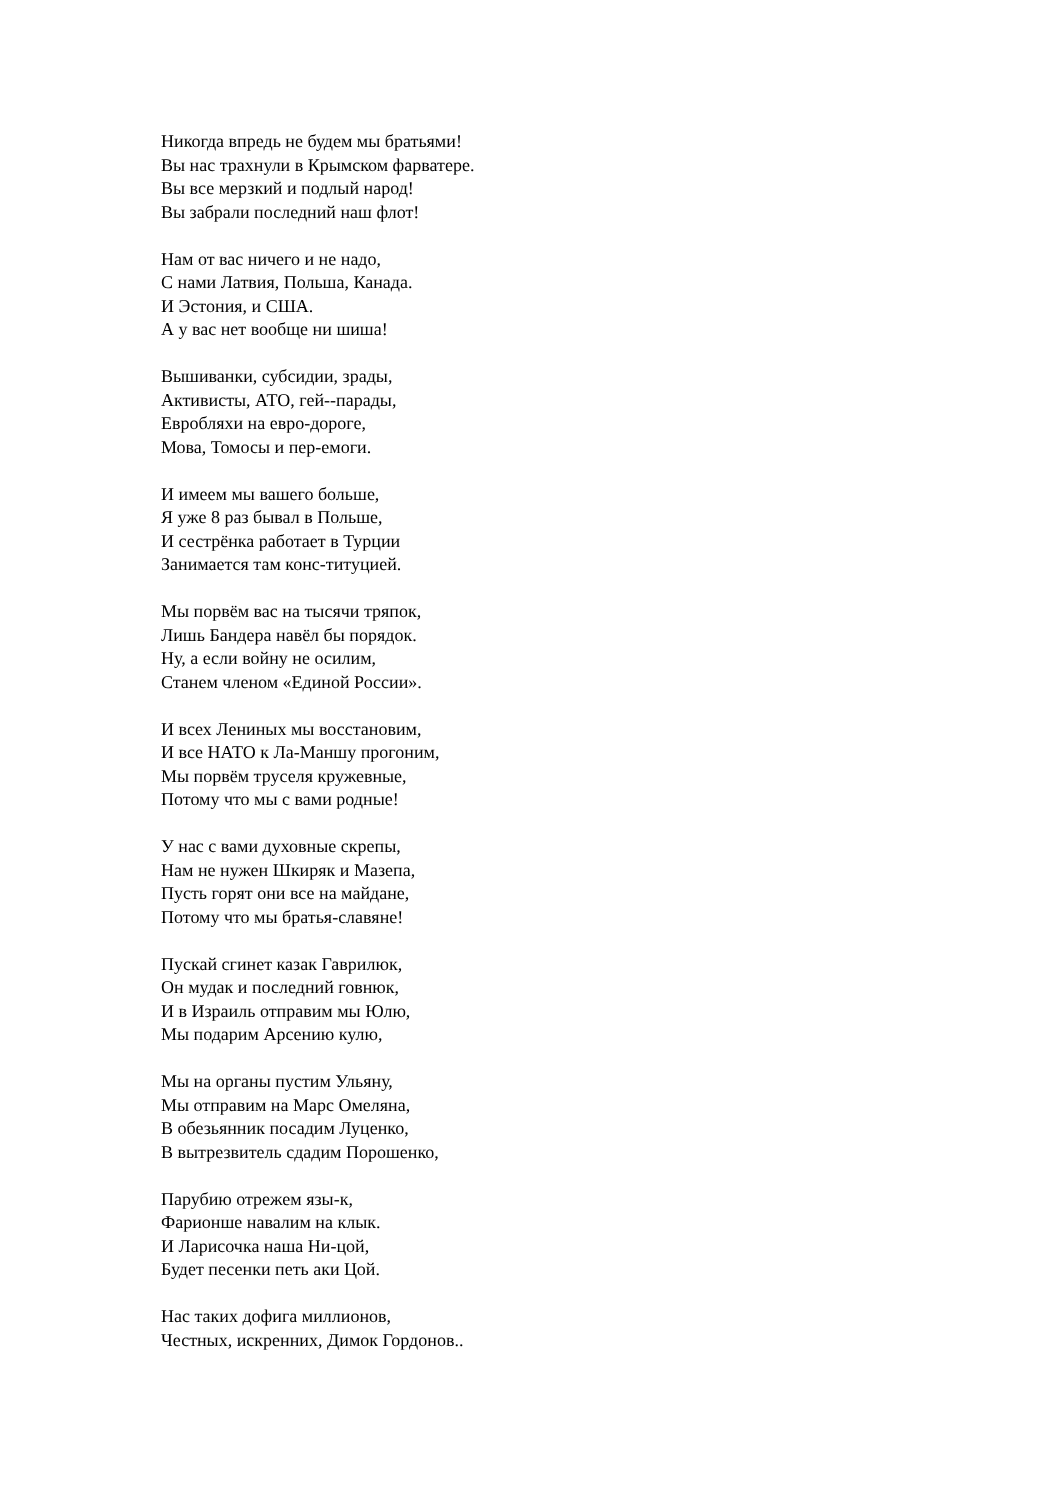Никогда впредь не будем мы братьями!
Вы нас трахнули в Крымском фарватере.
Вы все мерзкий и подлый народ!
Вы забрали последний наш флот!
Нам от вас ничего и не надо,
С нами Латвия, Польша, Канада.
И Эстония, и США.
А у вас нет вообще ни шиша!
Вышиванки, субсидии, зрады,
Активисты, АТО, гей--парады,
Евробляхи на евро-дороге,
Мова, Томосы и пер-емоги.
И имеем мы вашего больше,
Я уже 8 раз бывал в Польше,
И сестрёнка работает в Турции
Занимается там конс-титуцией.
Мы порвём вас на тысячи тряпок,
Лишь Бандера навёл бы порядок.
Ну, а если войну не осилим,
Станем членом «Единой России».
И всех Лениных мы восстановим,
И все НАТО к Ла-Маншу прогоним,
Мы порвём труселя кружевные,
Потому что мы с вами родные!
У нас с вами духовные скрепы,
Нам не нужен Шкиряк и Мазепа,
Пусть горят они все на майдане,
Потому что мы братья-славяне!
Пускай сгинет казак Гаврилюк,
Он мудак и последний говнюк,
И в Израиль отправим мы Юлю,
Мы подарим Арсению кулю,
Мы на органы пустим Ульяну,
Мы отправим на Марс Омеляна,
В обезьянник посадим Луценко,
В вытрезвитель сдадим Порошенко,
Парубию отрежем язы-к,
Фарионше навалим на клык.
И Ларисочка наша Ни-цой,
Будет песенки петь аки Цой.
Нас таких дофига миллионов,
Честных, искренних, Димок Гордонов..